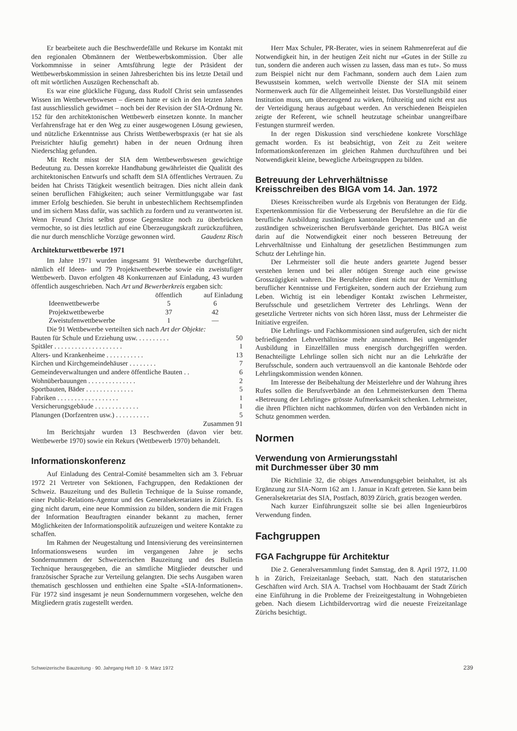Er bearbeitete auch die Beschwerdefälle und Rekurse im Kontakt mit den regionalen Obmännern der Wettbewerbskommission. Über alle Vorkommnisse in seiner Amtsführung legte der Präsident der Wettbewerbskommission in seinen Jahresberichten bis ins letzte Detail und oft mit wörtlichen Auszügen Rechenschaft ab.
Es war eine glückliche Fügung, dass Rudolf Christ sein umfassendes Wissen im Wettbewerbswesen – diesem hatte er sich in den letzten Jahren fast ausschliesslich gewidmet – noch bei der Revision der SIA-Ordnung Nr. 152 für den architektonischen Wettbewerb einsetzen konnte. In mancher Verfahrensfrage hat er den Weg zu einer ausgewogenen Lösung gewiesen, und nützliche Erkenntnisse aus Christs Wettbewerbspraxis (er hat sie als Preisrichter häufig gemehrt) haben in der neuen Ordnung ihren Niederschlag gefunden.
Mit Recht misst der SIA dem Wettbewerbswesen gewichtige Bedeutung zu. Dessen korrekte Handhabung gewährleistet die Qualität des architektonischen Entwurfs und schafft dem SIA öffentliches Vertrauen. Zu beiden hat Christs Tätigkeit wesentlich beitragen. Dies nicht allein dank seinen beruflichen Fähigkeiten; auch seiner Vermittlungsgabe war fast immer Erfolg beschieden. Sie beruht in unbestechlichem Rechtsempfinden und im sichern Mass dafür, was sachlich zu fordern und zu verantworten ist. Wenn Freund Christ selbst grosse Gegensätze noch zu überbrücken vermochte, so ist dies letztlich auf eine Überzeugungskraft zurückzuführen, die nur durch menschliche Vorzüge gewonnen wird. Gaudenz Risch
Architekturwettbewerbe 1971
Im Jahre 1971 wurden insgesamt 91 Wettbewerbe durchgeführt, nämlich elf Ideen- und 79 Projektwettbewerbe sowie ein zweistufiger Wettbewerb. Davon erfolgten 48 Konkurrenzen auf Einladung, 43 wurden öffentlich ausgeschrieben. Nach Art und Bewerberkreis ergaben sich:
| | öffentlich | auf Einladung |
| --- | --- | --- |
| Ideenwettbewerbe | 5 | 6 |
| Projektwettbewerbe | 37 | 42 |
| Zweistufenwettbewerbe | 1 | — |
Die 91 Wettbewerbe verteilten sich nach Art der Objekte:
| Bauten für Schule und Erziehung usw. . . . . . . . . . | 50 |
| Spitäler . . . . . . . . . . . . . . . . . . . . | 1 |
| Alters- und Krankenheime . . . . . . . . . . . | 13 |
| Kirchen und Kirchgemeindehäuser . . . . . . . . | 7 |
| Gemeindeverwaltungen und andere öffentliche Bauten . . | 6 |
| Wohnüberbauungen . . . . . . . . . . . . . . | 2 |
| Sportbauten, Bäder . . . . . . . . . . . . . . | 5 |
| Fabriken . . . . . . . . . . . . . . . . . . | 1 |
| Versicherungsgebäude . . . . . . . . . . . . . | 1 |
| Planungen (Dorfzentren usw.) . . . . . . . . . . | 5 |
| Zusammen | 91 |
Im Berichtsjahr wurden 13 Beschwerden (davon vier betr. Wettbewerbe 1970) sowie ein Rekurs (Wettbewerb 1970) behandelt.
Informationskonferenz
Auf Einladung des Central-Comité besammelten sich am 3. Februar 1972 21 Vertreter von Sektionen, Fachgruppen, den Redaktionen der Schweiz. Bauzeitung und des Bulletin Technique de la Suisse romande, einer Public-Relations-Agentur und des Generalsekretariates in Zürich. Es ging nicht darum, eine neue Kommission zu bilden, sondern die mit Fragen der Information Beauftragten einander bekannt zu machen, ferner Möglichkeiten der Informationspolitik aufzuzeigen und weitere Kontakte zu schaffen.
Im Rahmen der Neugestaltung und Intensivierung des vereinsinternen Informationswesens wurden im vergangenen Jahre je sechs Sondernummern der Schweizerischen Bauzeitung und des Bulletin Technique herausgegeben, die an sämtliche Mitglieder deutscher und französischer Sprache zur Verteilung gelangten. Die sechs Ausgaben waren thematisch geschlossen und enthielten eine Spalte «SIA-Informationen». Für 1972 sind insgesamt je neun Sondernummern vorgesehen, welche den Mitgliedern gratis zugestellt werden.
Herr Max Schuler, PR-Berater, wies in seinem Rahmenreferat auf die Notwendigkeit hin, in der heutigen Zeit nicht nur «Gutes in der Stille zu tun, sondern die anderen auch wissen zu lassen, dass man es tut». So muss zum Beispiel nicht nur dem Fachmann, sondern auch dem Laien zum Bewusstsein kommen, welch wertvolle Dienste der SIA mit seinem Normenwerk auch für die Allgemeinheit leistet. Das Vorstellungsbild einer Institution muss, um überzeugend zu wirken, frühzeitig und nicht erst aus der Verteidigung heraus aufgebaut werden. An verschiedenen Beispielen zeigte der Referent, wie schnell heutzutage scheinbar unangreifbare Festungen sturmreif werden.
In der regen Diskussion sind verschiedene konkrete Vorschläge gemacht worden. Es ist beabsichtigt, von Zeit zu Zeit weitere Informationskonferenzen im gleichen Rahmen durchzuführen und bei Notwendigkeit kleine, bewegliche Arbeitsgruppen zu bilden.
Betreuung der Lehrverhältnisse
Kreisschreiben des BIGA vom 14. Jan. 1972
Dieses Kreisschreiben wurde als Ergebnis von Beratungen der Eidg. Expertenkommission für die Verbesserung der Berufslehre an die für die berufliche Ausbildung zuständigen kantonalen Departemente und an die zuständigen schweizerischen Berufsverbände gerichtet. Das BIGA weist darin auf die Notwendigkeit einer noch besseren Betreuung der Lehrverhältnisse und Einhaltung der gesetzlichen Bestimmungen zum Schutz der Lehrlinge hin.
Der Lehrmeister soll die heute anders geartete Jugend besser verstehen lernen und bei aller nötigen Strenge auch eine gewisse Grosszügigkeit wahren. Die Berufslehre dient nicht nur der Vermittlung beruflicher Kenntnisse und Fertigkeiten, sondern auch der Erziehung zum Leben. Wichtig ist ein lebendiger Kontakt zwischen Lehrmeister, Berufsschule und gesetzlichem Vertreter des Lehrlings. Wenn der gesetzliche Vertreter nichts von sich hören lässt, muss der Lehrmeister die Initiative ergreifen.
Die Lehrlings- und Fachkommissionen sind aufgerufen, sich der nicht befriedigenden Lehrverhältnisse mehr anzunehmen. Bei ungenügender Ausbildung in Einzelfällen muss energisch durchgegriffen werden. Benachteiligte Lehrlinge sollen sich nicht nur an die Lehrkräfte der Berufsschule, sondern auch vertrauensvoll an die kantonale Behörde oder Lehrlingskommission wenden können.
Im Interesse der Beibehaltung der Meisterlehre und der Wahrung ihres Rufes sollen die Berufsverbände an den Lehrmeisterkursen dem Thema «Betreuung der Lehrlinge» grösste Aufmerksamkeit schenken. Lehrmeister, die ihren Pflichten nicht nachkommen, dürfen von den Verbänden nicht in Schutz genommen werden.
Normen
Verwendung von Armierungsstahl
mit Durchmesser über 30 mm
Die Richtlinie 32, die obiges Anwendungsgebiet beinhaltet, ist als Ergänzung zur SIA-Norm 162 am 1. Januar in Kraft getreten. Sie kann beim Generalsekretariat des SIA, Postfach, 8039 Zürich, gratis bezogen werden.
Nach kurzer Einführungszeit sollte sie bei allen Ingenieurbüros Verwendung finden.
Fachgruppen
FGA Fachgruppe für Architektur
Die 2. Generalversammlung findet Samstag, den 8. April 1972, 11.00 h in Zürich, Freizeitanlage Seebach, statt. Nach den statutarischen Geschäften wird Arch. SIA A. Trachsel vom Hochbauamt der Stadt Zürich eine Einführung in die Probleme der Freizeitgestaltung in Wohngebieten geben. Nach diesem Lichtbildervortrag wird die neueste Freizeitanlage Zürichs besichtigt.
Schweizerische Bauzeitung · 90. Jahrgang Heft 10 · 9. März 1972 239